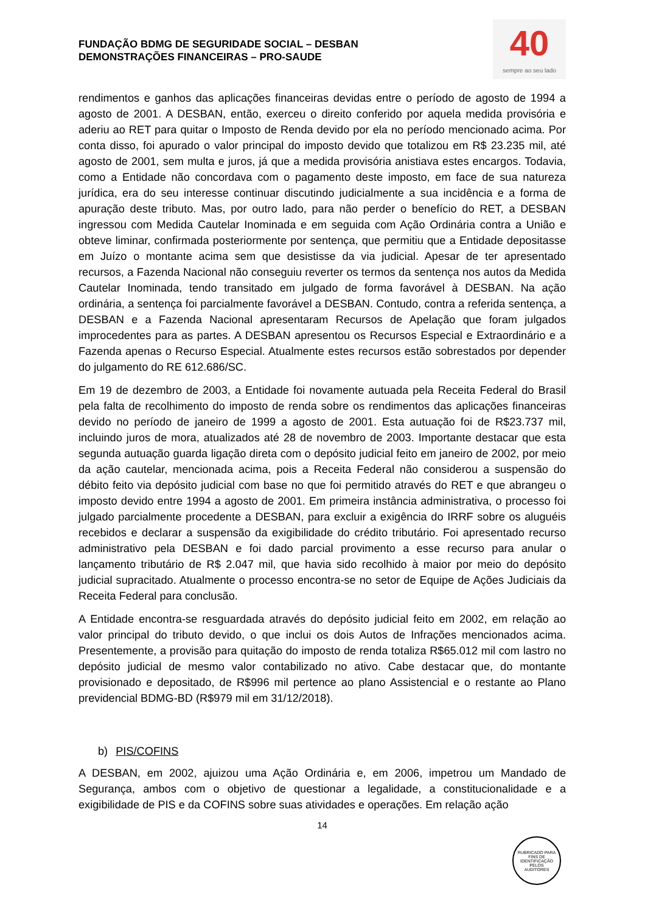FUNDAÇÃO BDMG DE SEGURIDADE SOCIAL – DESBAN
DEMONSTRAÇÕES FINANCEIRAS – PRO-SAUDE
40
sempre ao seu lado
rendimentos e ganhos das aplicações financeiras devidas entre o período de agosto de 1994 a agosto de 2001. A DESBAN, então, exerceu o direito conferido por aquela medida provisória e aderiu ao RET para quitar o Imposto de Renda devido por ela no período mencionado acima. Por conta disso, foi apurado o valor principal do imposto devido que totalizou em R$ 23.235 mil, até agosto de 2001, sem multa e juros, já que a medida provisória anistiava estes encargos. Todavia, como a Entidade não concordava com o pagamento deste imposto, em face de sua natureza jurídica, era do seu interesse continuar discutindo judicialmente a sua incidência e a forma de apuração deste tributo. Mas, por outro lado, para não perder o benefício do RET, a DESBAN ingressou com Medida Cautelar Inominada e em seguida com Ação Ordinária contra a União e obteve liminar, confirmada posteriormente por sentença, que permitiu que a Entidade depositasse em Juízo o montante acima sem que desistisse da via judicial. Apesar de ter apresentado recursos, a Fazenda Nacional não conseguiu reverter os termos da sentença nos autos da Medida Cautelar Inominada, tendo transitado em julgado de forma favorável à DESBAN. Na ação ordinária, a sentença foi parcialmente favorável a DESBAN. Contudo, contra a referida sentença, a DESBAN e a Fazenda Nacional apresentaram Recursos de Apelação que foram julgados improcedentes para as partes. A DESBAN apresentou os Recursos Especial e Extraordinário e a Fazenda apenas o Recurso Especial. Atualmente estes recursos estão sobrestados por depender do julgamento do RE 612.686/SC.
Em 19 de dezembro de 2003, a Entidade foi novamente autuada pela Receita Federal do Brasil pela falta de recolhimento do imposto de renda sobre os rendimentos das aplicações financeiras devido no período de janeiro de 1999 a agosto de 2001. Esta autuação foi de R$23.737 mil, incluindo juros de mora, atualizados até 28 de novembro de 2003. Importante destacar que esta segunda autuação guarda ligação direta com o depósito judicial feito em janeiro de 2002, por meio da ação cautelar, mencionada acima, pois a Receita Federal não considerou a suspensão do débito feito via depósito judicial com base no que foi permitido através do RET e que abrangeu o imposto devido entre 1994 a agosto de 2001. Em primeira instância administrativa, o processo foi julgado parcialmente procedente a DESBAN, para excluir a exigência do IRRF sobre os aluguéis recebidos e declarar a suspensão da exigibilidade do crédito tributário. Foi apresentado recurso administrativo pela DESBAN e foi dado parcial provimento a esse recurso para anular o lançamento tributário de R$ 2.047 mil, que havia sido recolhido à maior por meio do depósito judicial supracitado. Atualmente o processo encontra-se no setor de Equipe de Ações Judiciais da Receita Federal para conclusão.
A Entidade encontra-se resguardada através do depósito judicial feito em 2002, em relação ao valor principal do tributo devido, o que inclui os dois Autos de Infrações mencionados acima. Presentemente, a provisão para quitação do imposto de renda totaliza R$65.012 mil com lastro no depósito judicial de mesmo valor contabilizado no ativo. Cabe destacar que, do montante provisionado e depositado, de R$996 mil pertence ao plano Assistencial e o restante ao Plano previdencial BDMG-BD (R$979 mil em 31/12/2018).
b) PIS/COFINS
A DESBAN, em 2002, ajuizou uma Ação Ordinária e, em 2006, impetrou um Mandado de Segurança, ambos com o objetivo de questionar a legalidade, a constitucionalidade e a exigibilidade de PIS e da COFINS sobre suas atividades e operações. Em relação ação
14
RUBRICADO PARA FINS DE IDENTIFICAÇÃO
PELOS
AUDITORES